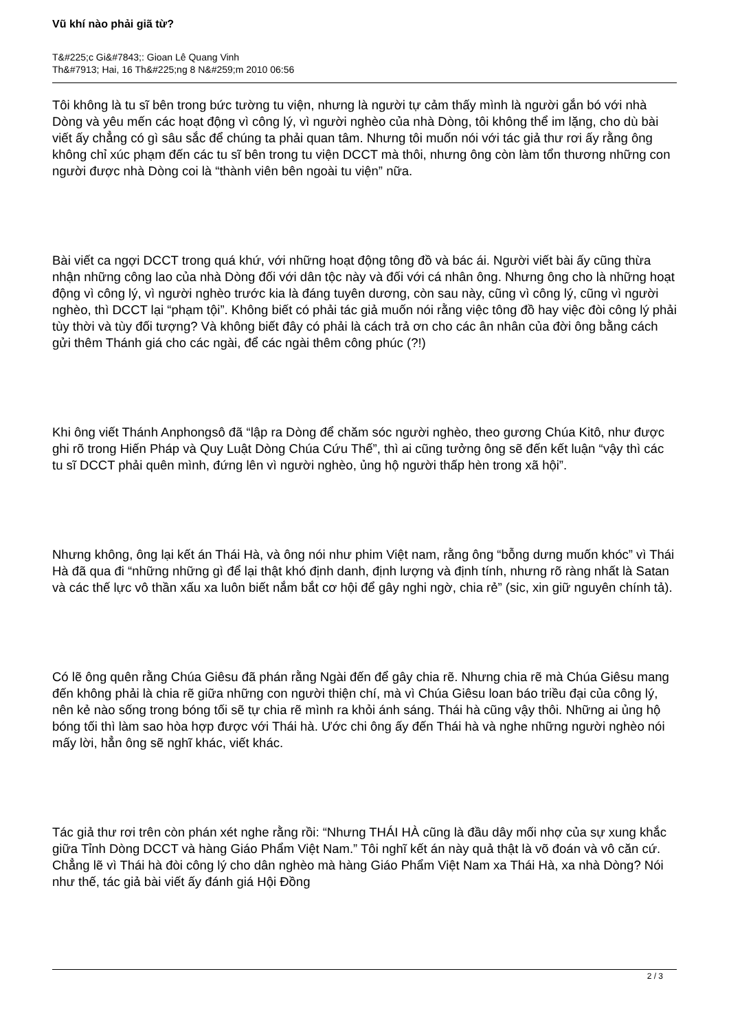Vũ khí nào phải giã từ?
T&#225;c Gi&#7843;: Gioan Lê Quang Vinh
Th&#7913; Hai, 16 Th&#225;ng 8 N&#259;m 2010 06:56
Tôi không là tu sĩ bên trong bức tường tu viện, nhưng là người tự cảm thấy mình là người gắn bó với nhà Dòng và yêu mến các hoạt động vì công lý, vì người nghèo của nhà Dòng, tôi không thể im lặng, cho dù bài viết ấy chẳng có gì sâu sắc để chúng ta phải quan tâm. Nhưng tôi muốn nói với tác giả thư rơi ấy rằng ông không chỉ xúc phạm đến các tu sĩ bên trong tu viện DCCT mà thôi, nhưng ông còn làm tổn thương những con người được nhà Dòng coi là “thành viên bên ngoài tu viện” nữa.
Bài viết ca ngợi DCCT trong quá khứ, với những hoạt động tông đồ và bác ái. Người viết bài ấy cũng thừa nhận những công lao của nhà Dòng đối với dân tộc này và đối với cá nhân ông. Nhưng ông cho là những hoạt động vì công lý, vì người nghèo trước kia là đáng tuyên dương, còn sau này, cũng vì công lý, cũng vì người nghèo, thì DCCT lại “phạm tội”. Không biết có phải tác giả muốn nói rằng việc tông đồ hay việc đòi công lý phải tùy thời và tùy đối tượng? Và không biết đây có phải là cách trả ơn cho các ân nhân của đời ông bằng cách gửi thêm Thánh giá cho các ngài, để các ngài thêm công phúc (?!)
Khi ông viết Thánh Anphongsô đã “lập ra Dòng để chăm sóc người nghèo, theo gương Chúa Kitô, như được ghi rõ trong Hiến Pháp và Quy Luật Dòng Chúa Cứu Thế”, thì ai cũng tưởng ông sẽ đến kết luận “vậy thì các tu sĩ DCCT phải quên mình, đứng lên vì người nghèo, ủng hộ người thấp hèn trong xã hội”.
Nhưng không, ông lại kết án Thái Hà, và ông nói như phim Việt nam, rằng ông “bỗng dưng muốn khóc” vì Thái Hà đã qua đi “những những gì để lại thật khó định danh, định lượng và định tính, nhưng rõ ràng nhất là Satan và các thế lực vô thần xấu xa luôn biết nắm bắt cơ hội để gây nghi ngờ, chia rẻ” (sic, xin giữ nguyên chính tả).
Có lẽ ông quên rằng Chúa Giêsu đã phán rằng Ngài đến để gây chia rẽ. Nhưng chia rẽ mà Chúa Giêsu mang đến không phải là chia rẽ giữa những con người thiện chí, mà vì Chúa Giêsu loan báo triều đại của công lý, nên kẻ nào sống trong bóng tối sẽ tự chia rẽ mình ra khỏi ánh sáng. Thái hà cũng vậy thôi. Những ai ủng hộ bóng tối thì làm sao hòa hợp được với Thái hà. Ước chi ông ấy đến Thái hà và nghe những người nghèo nói mấy lời, hẳn ông sẽ nghĩ khác, viết khác.
Tác giả thư rơi trên còn phán xét nghe rằng rồi: “Nhưng THÁI HÀ cũng là đầu dây mối nhợ của sự xung khắc giữa Tỉnh Dòng DCCT và hàng Giáo Phẩm Việt Nam.” Tôi nghĩ kết án này quả thật là võ đoán và vô căn cứ. Chẳng lẽ vì Thái hà đòi công lý cho dân nghèo mà hàng Giáo Phẩm Việt Nam xa Thái Hà, xa nhà Dòng? Nói như thế, tác giả bài viết ấy đánh giá Hội Đồng
2 / 3